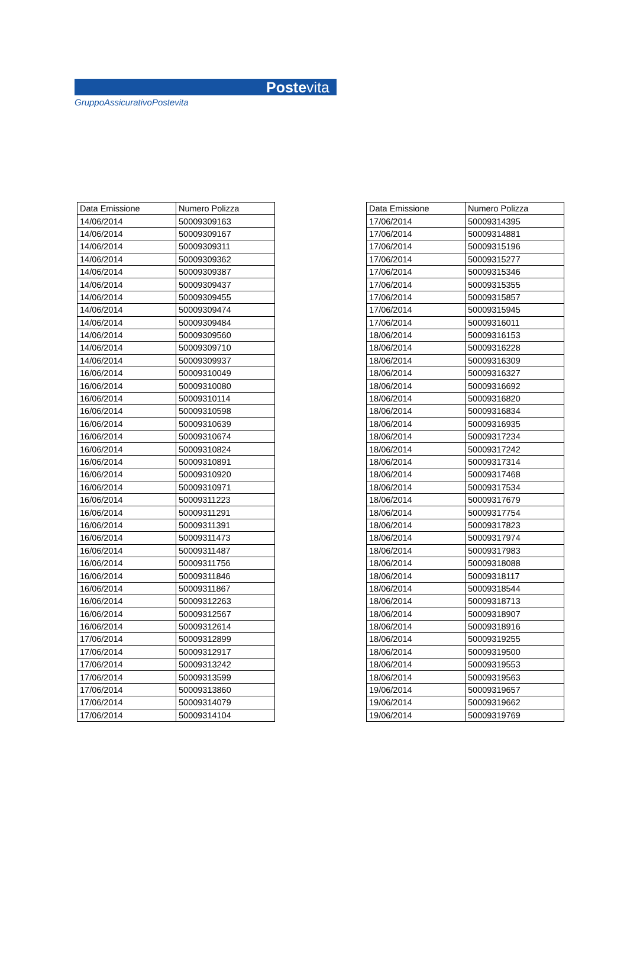Postevita
GruppoAssicurativoPostevita
| Data Emissione | Numero Polizza |
| --- | --- |
| 14/06/2014 | 50009309163 |
| 14/06/2014 | 50009309167 |
| 14/06/2014 | 50009309311 |
| 14/06/2014 | 50009309362 |
| 14/06/2014 | 50009309387 |
| 14/06/2014 | 50009309437 |
| 14/06/2014 | 50009309455 |
| 14/06/2014 | 50009309474 |
| 14/06/2014 | 50009309484 |
| 14/06/2014 | 50009309560 |
| 14/06/2014 | 50009309710 |
| 14/06/2014 | 50009309937 |
| 16/06/2014 | 50009310049 |
| 16/06/2014 | 50009310080 |
| 16/06/2014 | 50009310114 |
| 16/06/2014 | 50009310598 |
| 16/06/2014 | 50009310639 |
| 16/06/2014 | 50009310674 |
| 16/06/2014 | 50009310824 |
| 16/06/2014 | 50009310891 |
| 16/06/2014 | 50009310920 |
| 16/06/2014 | 50009310971 |
| 16/06/2014 | 50009311223 |
| 16/06/2014 | 50009311291 |
| 16/06/2014 | 50009311391 |
| 16/06/2014 | 50009311473 |
| 16/06/2014 | 50009311487 |
| 16/06/2014 | 50009311756 |
| 16/06/2014 | 50009311846 |
| 16/06/2014 | 50009311867 |
| 16/06/2014 | 50009312263 |
| 16/06/2014 | 50009312567 |
| 16/06/2014 | 50009312614 |
| 17/06/2014 | 50009312899 |
| 17/06/2014 | 50009312917 |
| 17/06/2014 | 50009313242 |
| 17/06/2014 | 50009313599 |
| 17/06/2014 | 50009313860 |
| 17/06/2014 | 50009314079 |
| 17/06/2014 | 50009314104 |
| Data Emissione | Numero Polizza |
| --- | --- |
| 17/06/2014 | 50009314395 |
| 17/06/2014 | 50009314881 |
| 17/06/2014 | 50009315196 |
| 17/06/2014 | 50009315277 |
| 17/06/2014 | 50009315346 |
| 17/06/2014 | 50009315355 |
| 17/06/2014 | 50009315857 |
| 17/06/2014 | 50009315945 |
| 17/06/2014 | 50009316011 |
| 18/06/2014 | 50009316153 |
| 18/06/2014 | 50009316228 |
| 18/06/2014 | 50009316309 |
| 18/06/2014 | 50009316327 |
| 18/06/2014 | 50009316692 |
| 18/06/2014 | 50009316820 |
| 18/06/2014 | 50009316834 |
| 18/06/2014 | 50009316935 |
| 18/06/2014 | 50009317234 |
| 18/06/2014 | 50009317242 |
| 18/06/2014 | 50009317314 |
| 18/06/2014 | 50009317468 |
| 18/06/2014 | 50009317534 |
| 18/06/2014 | 50009317679 |
| 18/06/2014 | 50009317754 |
| 18/06/2014 | 50009317823 |
| 18/06/2014 | 50009317974 |
| 18/06/2014 | 50009317983 |
| 18/06/2014 | 50009318088 |
| 18/06/2014 | 50009318117 |
| 18/06/2014 | 50009318544 |
| 18/06/2014 | 50009318713 |
| 18/06/2014 | 50009318907 |
| 18/06/2014 | 50009318916 |
| 18/06/2014 | 50009319255 |
| 18/06/2014 | 50009319500 |
| 18/06/2014 | 50009319553 |
| 18/06/2014 | 50009319563 |
| 19/06/2014 | 50009319657 |
| 19/06/2014 | 50009319662 |
| 19/06/2014 | 50009319769 |